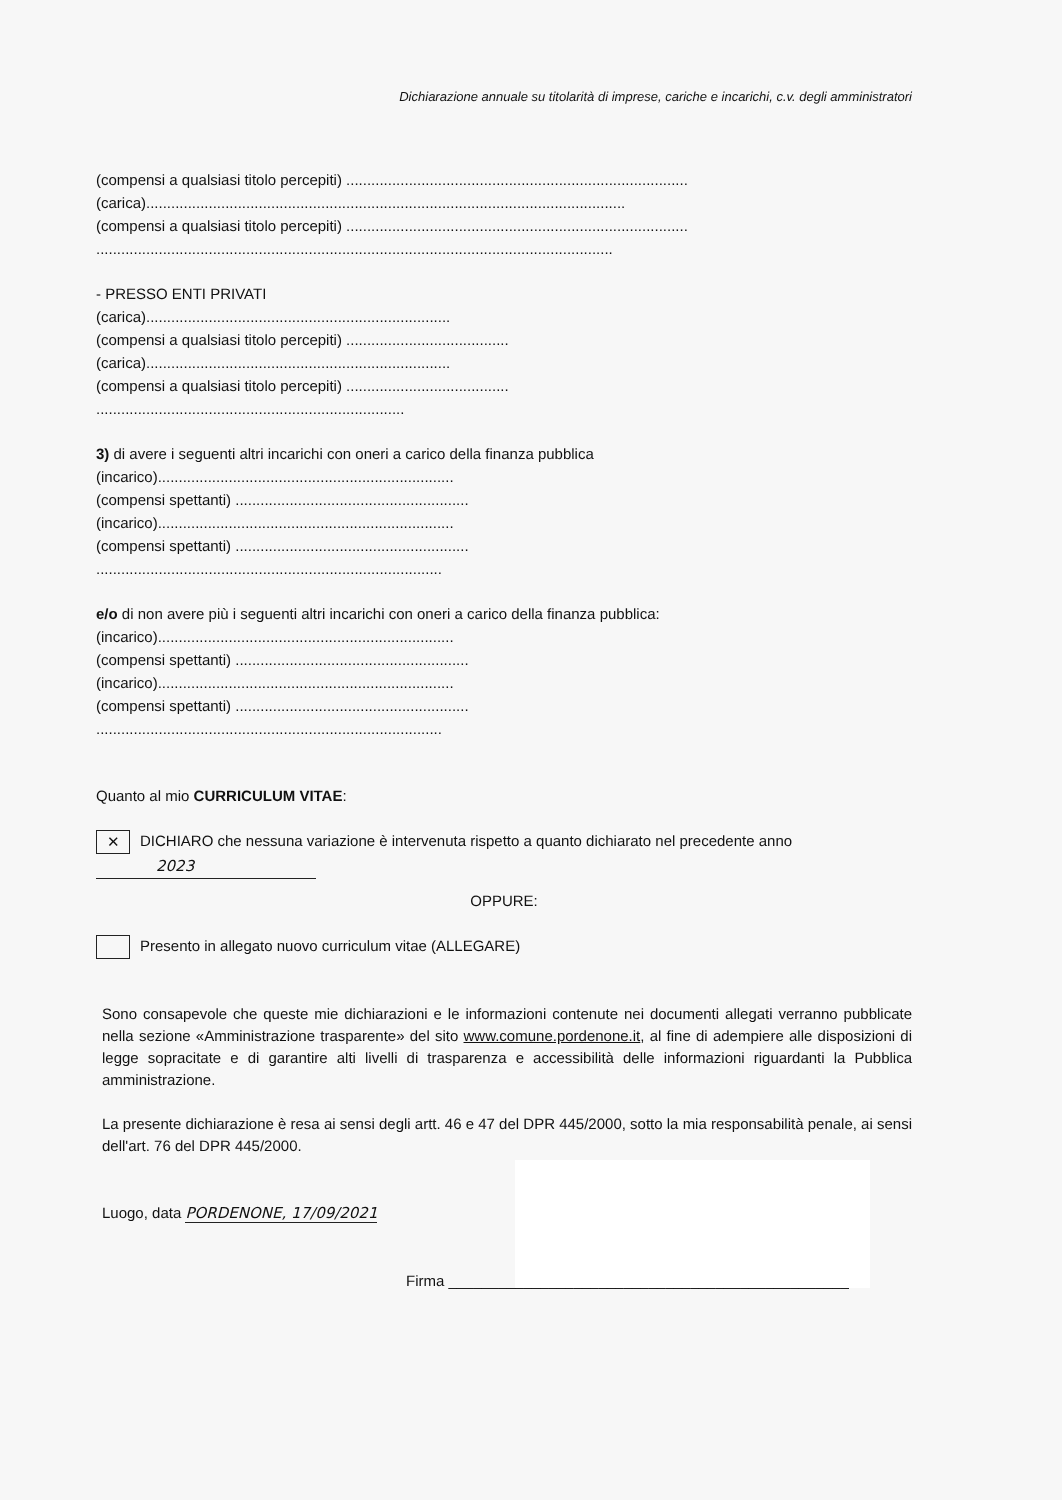Dichiarazione annuale su titolarità di imprese, cariche e incarichi, c.v. degli amministratori
(compensi a qualsiasi titolo percepiti) ..................................................................................
(carica)...................................................................................................................
(compensi a qualsiasi titolo percepiti) ..................................................................................
............................................................................................................................
- PRESSO ENTI PRIVATI
(carica).........................................................................
(compensi a qualsiasi titolo percepiti) .......................................
(carica).........................................................................
(compensi a qualsiasi titolo percepiti) .......................................
..........................................................................
3) di avere i seguenti altri incarichi con oneri a carico della finanza pubblica
(incarico).......................................................................
(compensi spettanti) ........................................................
(incarico).......................................................................
(compensi spettanti) ........................................................
...................................................................................
e/o di non avere più i seguenti altri incarichi con oneri a carico della finanza pubblica:
(incarico).......................................................................
(compensi spettanti) ........................................................
(incarico).......................................................................
(compensi spettanti) ........................................................
...................................................................................
Quanto al mio CURRICULUM VITAE:
✕ DICHIARO che nessuna variazione è intervenuta rispetto a quanto dichiarato nel precedente anno
2023
OPPURE:
Presento in allegato nuovo curriculum vitae (ALLEGARE)
Sono consapevole che queste mie dichiarazioni e le informazioni contenute nei documenti allegati verranno pubblicate nella sezione «Amministrazione trasparente» del sito www.comune.pordenone.it, al fine di adempiere alle disposizioni di legge sopracitate e di garantire alti livelli di trasparenza e accessibilità delle informazioni riguardanti la Pubblica amministrazione.
La presente dichiarazione è resa ai sensi degli artt. 46 e 47 del DPR 445/2000, sotto la mia responsabilità penale, ai sensi dell'art. 76 del DPR 445/2000.
Luogo, data PORDENONE, 17/09/2021
Firma ________________________________________________